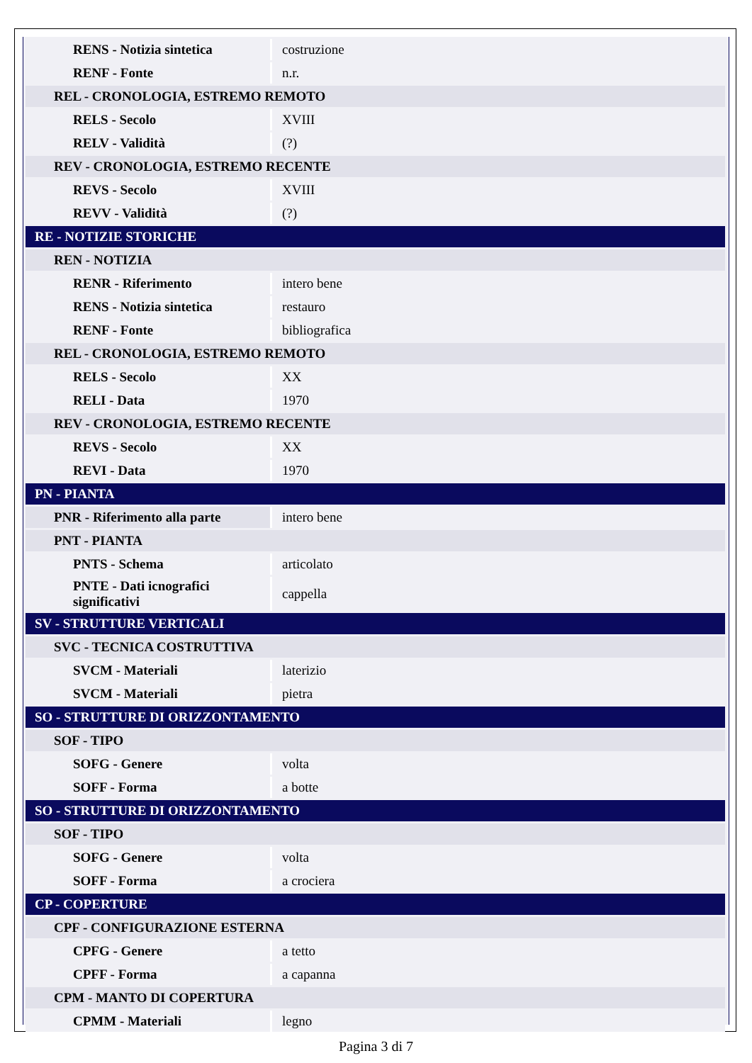| RENS - Notizia sintetica | costruzione |
| RENF - Fonte | n.r. |
| REL - CRONOLOGIA, ESTREMO REMOTO | |
| RELS - Secolo | XVIII |
| RELV - Validità | (?) |
| REV - CRONOLOGIA, ESTREMO RECENTE | |
| REVS - Secolo | XVIII |
| REVV - Validità | (?) |
| RE - NOTIZIE STORICHE | |
| REN - NOTIZIA | |
| RENR - Riferimento | intero bene |
| RENS - Notizia sintetica | restauro |
| RENF - Fonte | bibliografica |
| REL - CRONOLOGIA, ESTREMO REMOTO | |
| RELS - Secolo | XX |
| RELI - Data | 1970 |
| REV - CRONOLOGIA, ESTREMO RECENTE | |
| REVS - Secolo | XX |
| REVI - Data | 1970 |
| PN - PIANTA | |
| PNR - Riferimento alla parte | intero bene |
| PNT - PIANTA | |
| PNTS - Schema | articolato |
| PNTE - Dati icnografici significativi | cappella |
| SV - STRUTTURE VERTICALI | |
| SVC - TECNICA COSTRUTTIVA | |
| SVCM - Materiali | laterizio |
| SVCM - Materiali | pietra |
| SO - STRUTTURE DI ORIZZONTAMENTO | |
| SOF - TIPO | |
| SOFG - Genere | volta |
| SOFF - Forma | a botte |
| SO - STRUTTURE DI ORIZZONTAMENTO | |
| SOF - TIPO | |
| SOFG - Genere | volta |
| SOFF - Forma | a crociera |
| CP - COPERTURE | |
| CPF - CONFIGURAZIONE ESTERNA | |
| CPFG - Genere | a tetto |
| CPFF - Forma | a capanna |
| CPM - MANTO DI COPERTURA | |
| CPMM - Materiali | legno |
Pagina 3 di 7